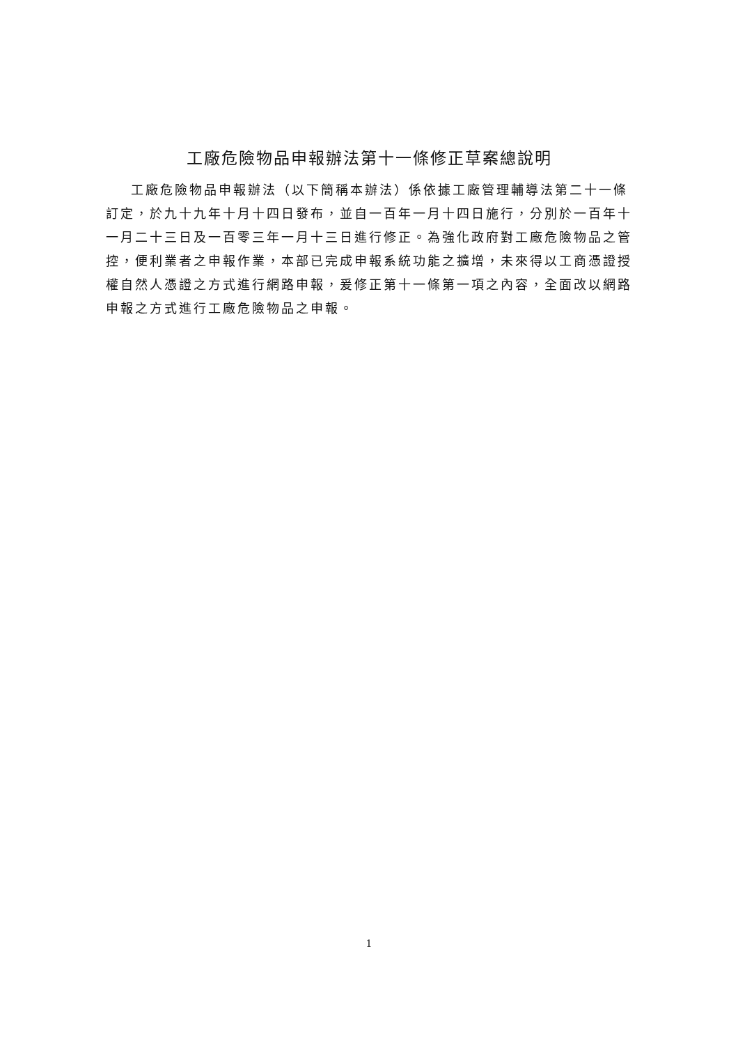工廠危險物品申報辦法第十一條修正草案總說明
工廠危險物品申報辦法（以下簡稱本辦法）係依據工廠管理輔導法第二十一條訂定，於九十九年十月十四日發布，並自一百年一月十四日施行，分別於一百年十一月二十三日及一百零三年一月十三日進行修正。為強化政府對工廠危險物品之管控，便利業者之申報作業，本部已完成申報系統功能之擴增，未來得以工商憑證授權自然人憑證之方式進行網路申報，爰修正第十一條第一項之內容，全面改以網路申報之方式進行工廠危險物品之申報。
1